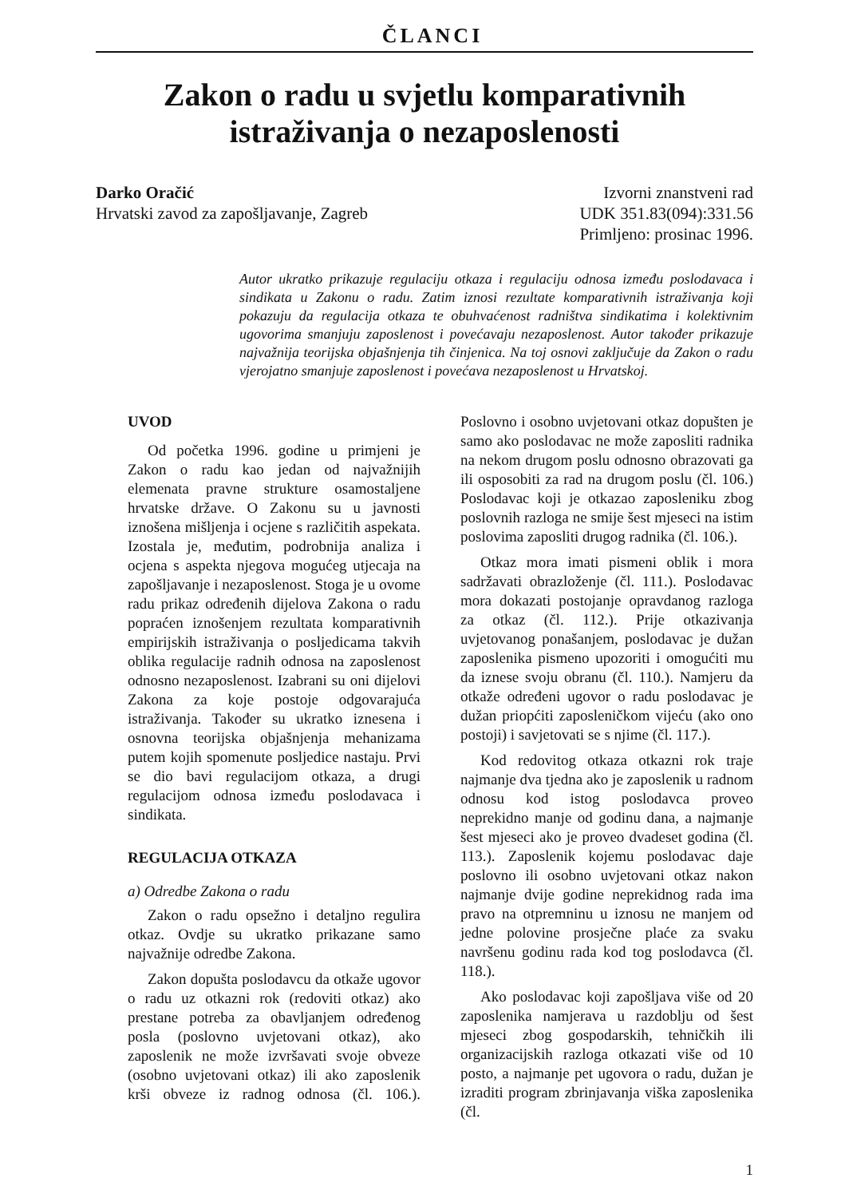ČLANCI
Zakon o radu u svjetlu komparativnih
istraživanja o nezaposlenosti
Darko Oračić
Hrvatski zavod za zapošljavanje, Zagreb
Izvorni znanstveni rad
UDK 351.83(094):331.56
Primljeno: prosinac 1996.
Autor ukratko prikazuje regulaciju otkaza i regulaciju odnosa između poslodavaca i sindikata u Zakonu o radu. Zatim iznosi rezultate komparativnih istraživanja koji pokazuju da regulacija otkaza te obuhvaćenost radništva sindikatima i kolektivnim ugovorima smanjuju zaposlenost i povećavaju nezaposlenost. Autor također prikazuje najvažnija teorijska objašnjenja tih činjenica. Na toj osnovi zaključuje da Zakon o radu vjerojatno smanjuje zaposlenost i povećava nezaposlenost u Hrvatskoj.
UVOD
Od početka 1996. godine u primjeni je Zakon o radu kao jedan od najvažnijih elemenata pravne strukture osamostaljene hrvatske države. O Zakonu su u javnosti iznošena mišljenja i ocjene s različitih aspekata. Izostala je, međutim, podrobnija analiza i ocjena s aspekta njegova mogućeg utjecaja na zapošljavanje i nezaposlenost. Stoga je u ovome radu prikaz određenih dijelova Zakona o radu popraćen iznošenjem rezultata komparativnih empirijskih istraživanja o posljedicama takvih oblika regulacije radnih odnosa na zaposlenost odnosno nezaposlenost. Izabrani su oni dijelovi Zakona za koje postoje odgovarajuća istraživanja. Također su ukratko iznesena i osnovna teorijska objašnjenja mehanizama putem kojih spomenute posljedice nastaju. Prvi se dio bavi regulacijom otkaza, a drugi regulacijom odnosa između poslodavaca i sindikata.
REGULACIJA OTKAZA
a) Odredbe Zakona o radu
Zakon o radu opsežno i detaljno regulira otkaz. Ovdje su ukratko prikazane samo najvažnije odredbe Zakona.
Zakon dopušta poslodavcu da otkaže ugovor o radu uz otkazni rok (redoviti otkaz) ako prestane potreba za obavljanjem određenog posla (poslovno uvjetovani otkaz), ako zaposlenik ne može izvršavati svoje obveze (osobno uvjetovani otkaz) ili ako zaposlenik krši obveze iz radnog odnosa (čl. 106.). Poslovno i osobno uvjetovani otkaz dopušten je samo ako poslodavac ne može zaposliti radnika na nekom drugom poslu odnosno obrazovati ga ili osposobiti za rad na drugom poslu (čl. 106.) Poslodavac koji je otkazao zaposleniku zbog poslovnih razloga ne smije šest mjeseci na istim poslovima zaposliti drugog radnika (čl. 106.).
Otkaz mora imati pismeni oblik i mora sadržavati obrazloženje (čl. 111.). Poslodavac mora dokazati postojanje opravdanog razloga za otkaz (čl. 112.). Prije otkazivanja uvjetovanog ponašanjem, poslodavac je dužan zaposlenika pismeno upozoriti i omogućiti mu da iznese svoju obranu (čl. 110.). Namjeru da otkaže određeni ugovor o radu poslodavac je dužan priopćiti zaposleničkom vijeću (ako ono postoji) i savjetovati se s njime (čl. 117.).
Kod redovitog otkaza otkazni rok traje najmanje dva tjedna ako je zaposlenik u radnom odnosu kod istog poslodavca proveo neprekidno manje od godinu dana, a najmanje šest mjeseci ako je proveo dvadeset godina (čl. 113.). Zaposlenik kojemu poslodavac daje poslovno ili osobno uvjetovani otkaz nakon najmanje dvije godine neprekidnog rada ima pravo na otpremninu u iznosu ne manjem od jedne polovine prosječne plaće za svaku navršenu godinu rada kod tog poslodavca (čl. 118.).
Ako poslodavac koji zapošljava više od 20 zaposlenika namjerava u razdoblju od šest mjeseci zbog gospodarskih, tehničkih ili organizacijskih razloga otkazati više od 10 posto, a najmanje pet ugovora o radu, dužan je izraditi program zbrinjavanja viška zaposlenika (čl.
1